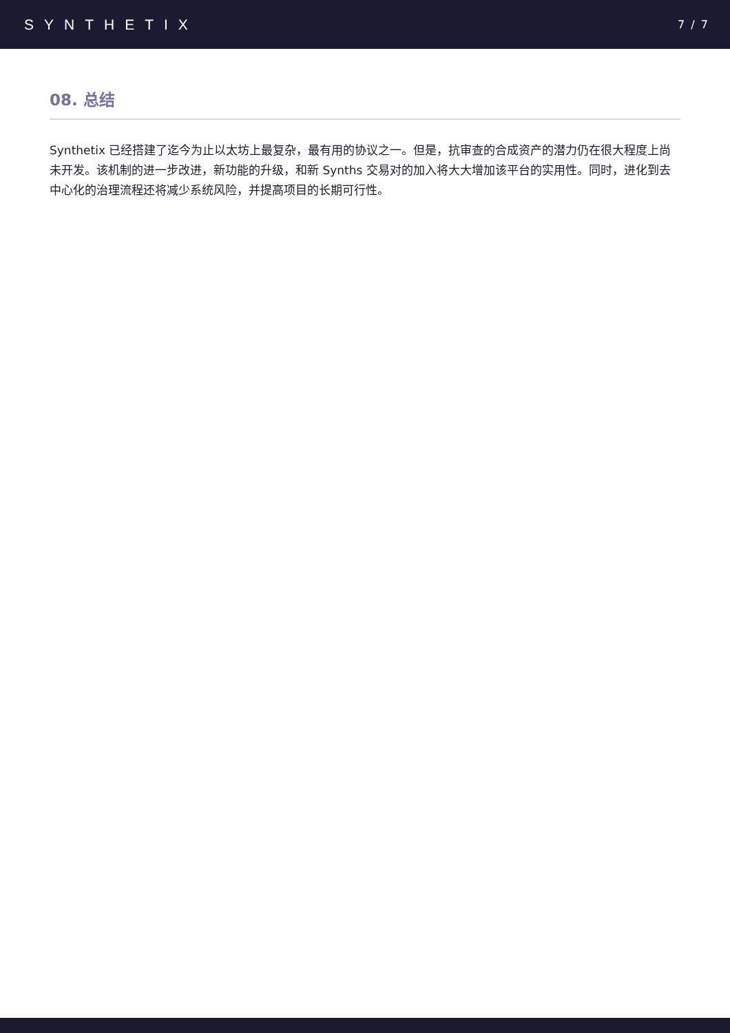SYNTHETIX
7 / 7
08. 总结
Synthetix 已经搭建了迄今为止以太坊上最复杂，最有用的协议之一。但是，抗审查的合成资产的潜力仍在很大程度上尚未开发。该机制的进一步改进，新功能的升级，和新 Synths 交易对的加入将大大增加该平台的实用性。同时，进化到去中心化的治理流程还将减少系统风险，并提高项目的长期可行性。